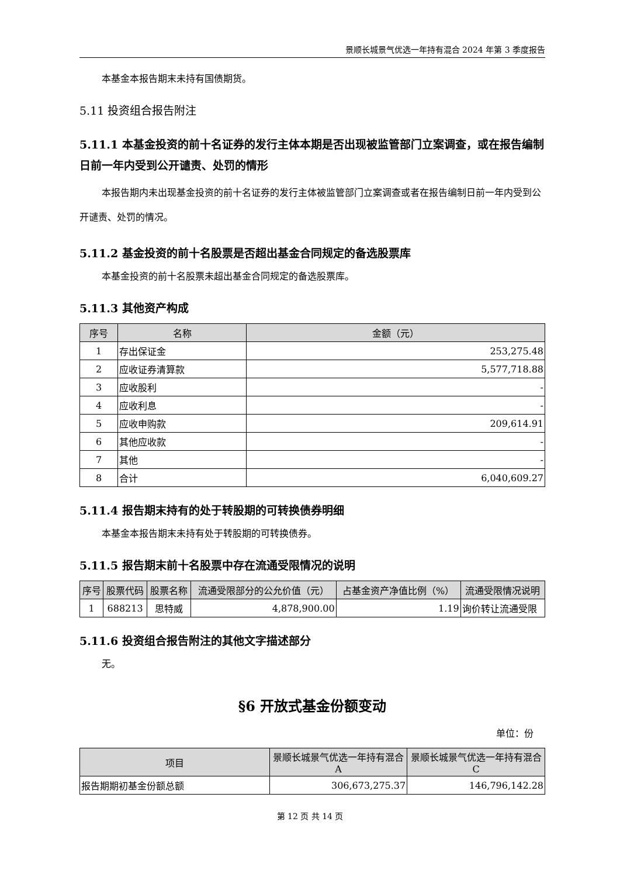景顺长城景气优选一年持有混合 2024 年第 3 季度报告
本基金本报告期末未持有国债期货。
5.11 投资组合报告附注
5.11.1 本基金投资的前十名证券的发行主体本期是否出现被监管部门立案调查，或在报告编制日前一年内受到公开谴责、处罚的情形
本报告期内未出现基金投资的前十名证券的发行主体被监管部门立案调查或者在报告编制日前一年内受到公开谴责、处罚的情况。
5.11.2 基金投资的前十名股票是否超出基金合同规定的备选股票库
本基金投资的前十名股票未超出基金合同规定的备选股票库。
5.11.3 其他资产构成
| 序号 | 名称 | 金额（元） |
| --- | --- | --- |
| 1 | 存出保证金 | 253,275.48 |
| 2 | 应收证券清算款 | 5,577,718.88 |
| 3 | 应收股利 | - |
| 4 | 应收利息 | - |
| 5 | 应收申购款 | 209,614.91 |
| 6 | 其他应收款 | - |
| 7 | 其他 | - |
| 8 | 合计 | 6,040,609.27 |
5.11.4 报告期末持有的处于转股期的可转换债券明细
本基金本报告期末未持有处于转股期的可转换债券。
5.11.5 报告期末前十名股票中存在流通受限情况的说明
| 序号 | 股票代码 | 股票名称 | 流通受限部分的公允价值（元） | 占基金资产净值比例（%） | 流通受限情况说明 |
| --- | --- | --- | --- | --- | --- |
| 1 | 688213 | 思特威 | 4,878,900.00 | 1.19 | 询价转让流通受限 |
5.11.6 投资组合报告附注的其他文字描述部分
无。
§6 开放式基金份额变动
单位：份
| 项目 | 景顺长城景气优选一年持有混合 A | 景顺长城景气优选一年持有混合 C |
| --- | --- | --- |
| 报告期期初基金份额总额 | 306,673,275.37 | 146,796,142.28 |
第 12 页 共 14 页